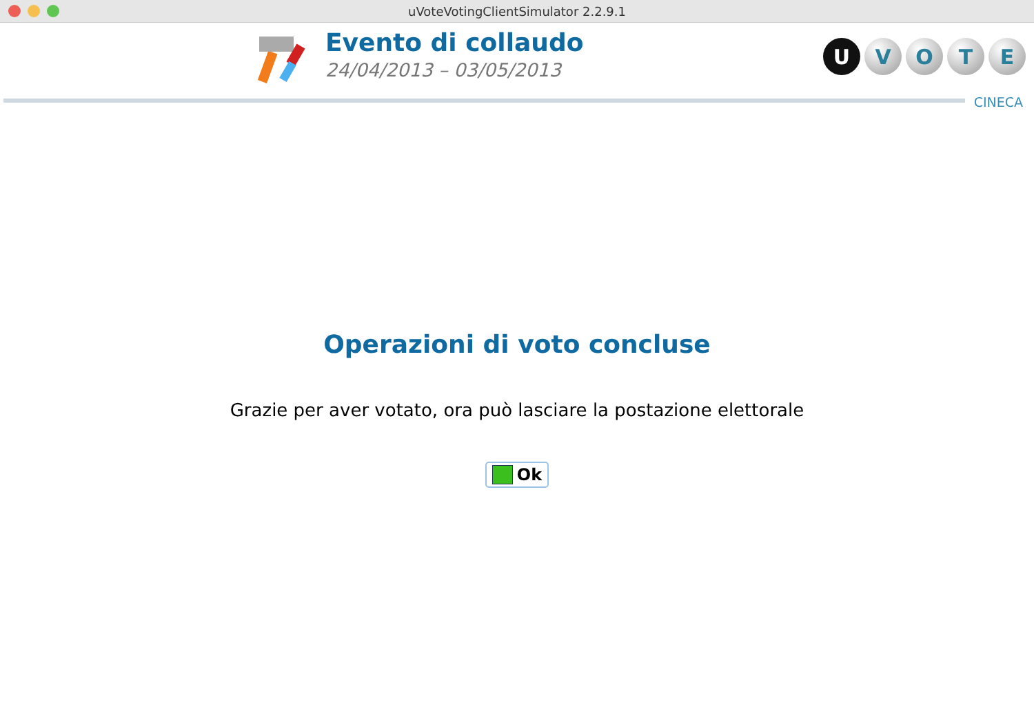uVoteVotingClientSimulator 2.2.9.1
Evento di collaudo
24/04/2013 – 03/05/2013
UVOTE
CINECA
Operazioni di voto concluse
Grazie per aver votato, ora può lasciare la postazione elettorale
Ok